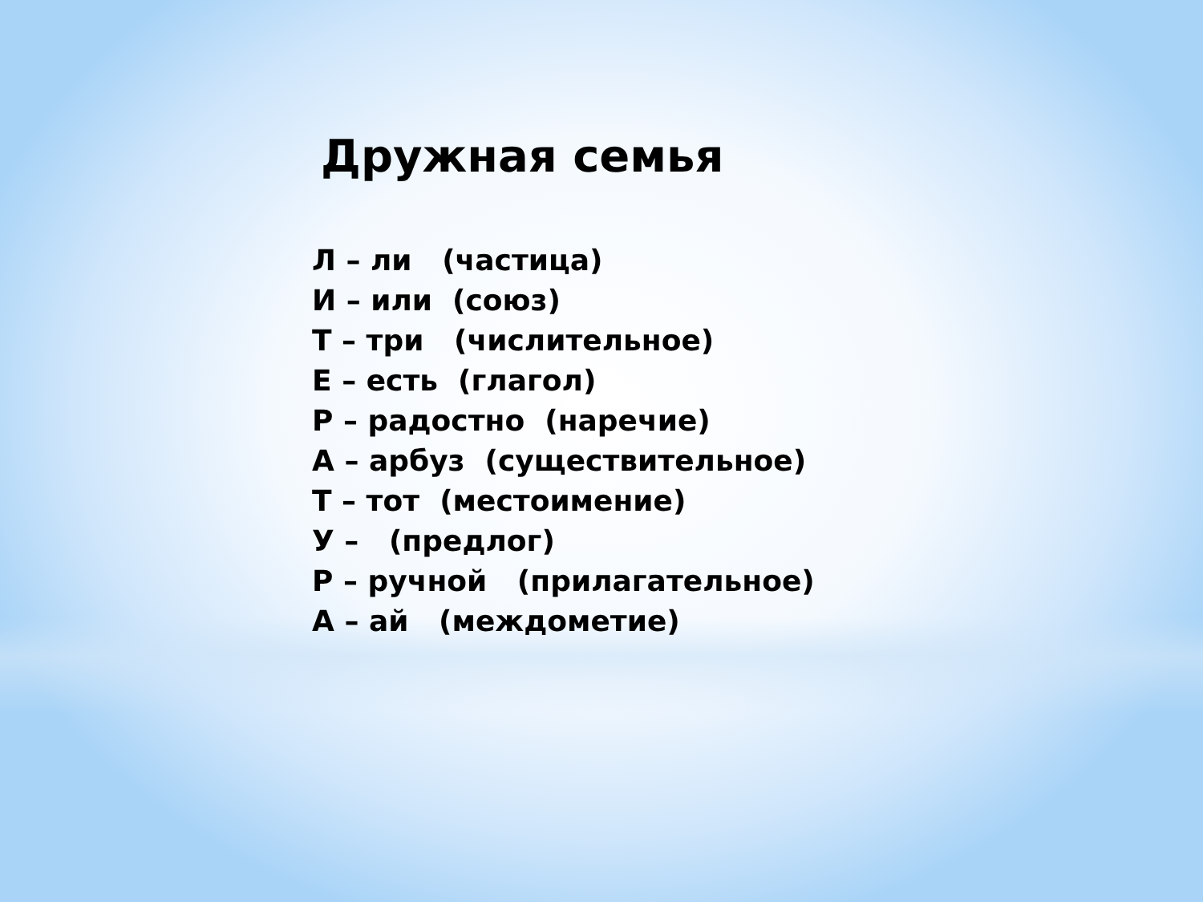Дружная семья
Л – ли (частица) И – или (союз) Т – три (числительное) Е – есть (глагол) Р – радостно (наречие) А – арбуз (существительное) Т – тот (местоимение) У – (предлог) Р – ручной (прилагательное) А – ай (междометие)